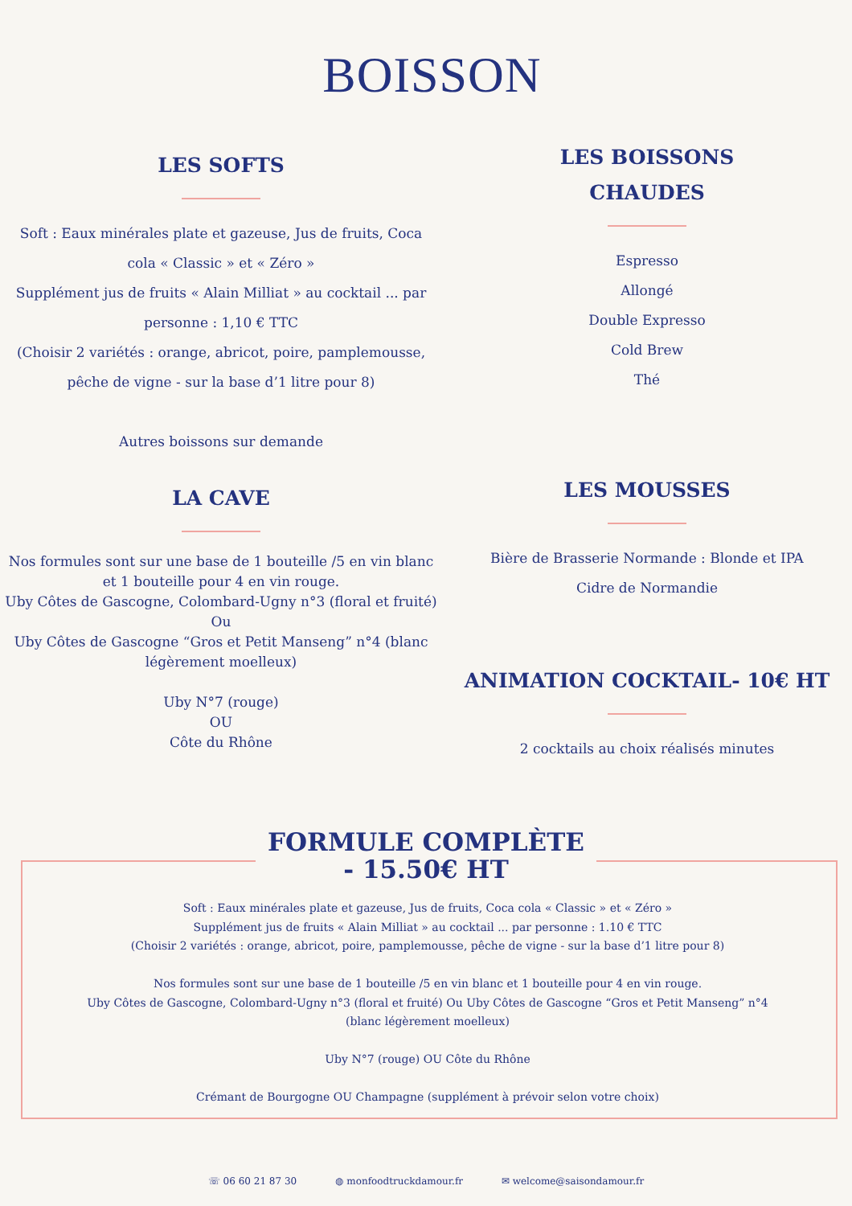BOISSON
LES SOFTS
Soft : Eaux minérales plate et gazeuse, Jus de fruits, Coca
cola « Classic » et « Zéro »
Supplément jus de fruits « Alain Milliat » au cocktail ... par
personne : 1,10 € TTC
(Choisir 2 variétés : orange, abricot, poire, pamplemousse,
pêche de vigne - sur la base d’1 litre pour 8)
Autres boissons sur demande
LES BOISSONS
CHAUDES
Espresso
Allongé
Double Expresso
Cold Brew
Thé
LA CAVE
Nos formules sont sur une base de 1 bouteille /5 en vin blanc
et 1 bouteille pour 4 en vin rouge.
Uby Côtes de Gascogne, Colombard-Ugny n°3 (floral et fruité)
Ou
Uby Côtes de Gascogne “Gros et Petit Manseng” n°4 (blanc
légèrement moelleux)
Uby N°7 (rouge)
OU
Côte du Rhône
LES MOUSSES
Bière de Brasserie Normande : Blonde et IPA
Cidre de Normandie
ANIMATION COCKTAIL- 10€ HT
2 cocktails au choix réalisés minutes
FORMULE COMPLÈTE
- 15.50€ HT
Soft : Eaux minérales plate et gazeuse, Jus de fruits, Coca cola « Classic » et « Zéro »
Supplément jus de fruits « Alain Milliat » au cocktail ... par personne : 1.10 € TTC
(Choisir 2 variétés : orange, abricot, poire, pamplemousse, pêche de vigne - sur la base d’1 litre pour 8)
Nos formules sont sur une base de 1 bouteille /5 en vin blanc et 1 bouteille pour 4 en vin rouge.
Uby Côtes de Gascogne, Colombard-Ugny n°3 (floral et fruité) Ou Uby Côtes de Gascogne “Gros et Petit Manseng” n°4
(blanc légèrement moelleux)
Uby N°7 (rouge) OU Côte du Rhône
Crémant de Bourgogne OU Champagne (supplément à prévoir selon votre choix)
☏ 06 60 21 87 30 ◍ monfoodtruckdamour.fr ✉ welcome@saisondamour.fr